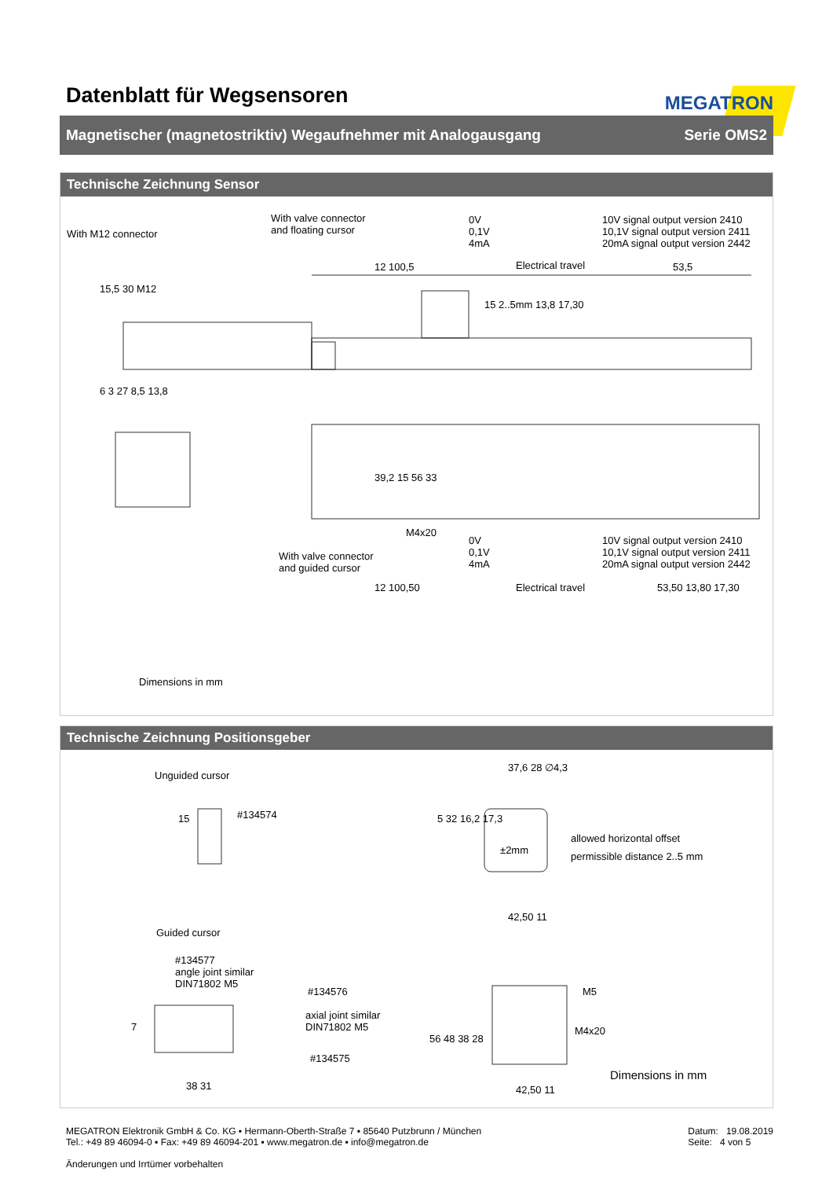Datenblatt für Wegsensoren
MEGATRON
Magnetischer (magnetostriktiv) Wegaufnehmer mit Analogausgang Serie OMS2
Technische Zeichnung Sensor
With M12 connector
With valve connector
and floating cursor
0V
0,1V
4mA
10V signal output version 2410
10,1V signal output version 2411
20mA signal output version 2442
Electrical travel
12 100,5 53,5
15,5 30 M12
15 2..5mm 13,8 17,30
6 3 27 8,5 13,8
39,2 15 56 33
M4x20
With valve connector
and guided cursor
0V
0,1V
4mA
10V signal output version 2410
10,1V signal output version 2411
20mA signal output version 2442
12 100,50 Electrical travel 53,50 13,80 17,30
Dimensions in mm
Technische Zeichnung Positionsgeber
Unguided cursor
15 #134574
37,6 28 ∅4,3
5 32 16,2 17,3
±2mm
allowed horizontal offset
permissible distance 2..5 mm
42,50 11
Guided cursor
#134577
angle joint similar
DIN71802 M5
#134576
axial joint similar
DIN71802 M5
#134575
7
38 31
56 48 38 28
M5
M4x20
42,50 11
Dimensions in mm
MEGATRON Elektronik GmbH & Co. KG ▪ Hermann-Oberth-Straße 7 ▪ 85640 Putzbrunn / München
Tel.: +49 89 46094-0 ▪ Fax: +49 89 46094-201 ▪ www.megatron.de ▪ info@megatron.de
Änderungen und Irrtümer vorbehalten
Datum: 19.08.2019
Seite: 4 von 5